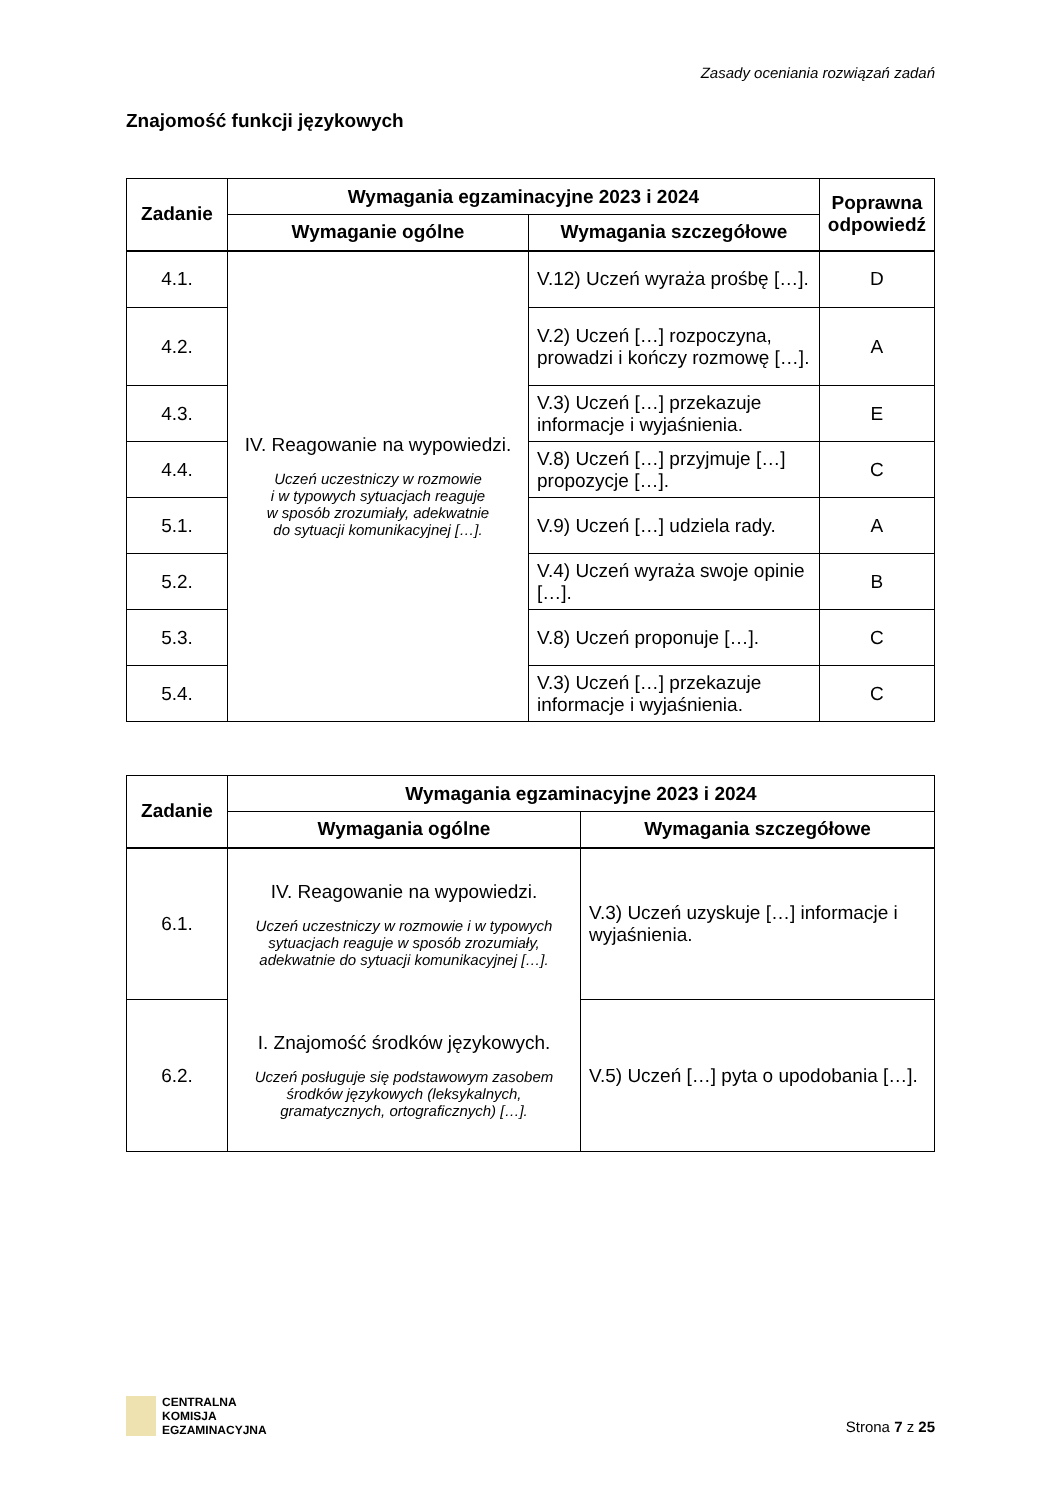Zasady oceniania rozwiązań zadań
Znajomość funkcji językowych
| Zadanie | Wymagania egzaminacyjne 2023 i 2024 | | Poprawna odpowiedź |
| --- | --- | --- | --- |
| | Wymaganie ogólne | Wymagania szczegółowe | |
| 4.1. | IV. Reagowanie na wypowiedzi. Uczeń uczestniczy w rozmowie i w typowych sytuacjach reaguje w sposób zrozumiały, adekwatnie do sytuacji komunikacyjnej […]. | V.12) Uczeń wyraża prośbę […]. | D |
| 4.2. | | V.2) Uczeń […] rozpoczyna, prowadzi i kończy rozmowę […]. | A |
| 4.3. | | V.3) Uczeń […] przekazuje informacje i wyjaśnienia. | E |
| 4.4. | | V.8) Uczeń […] przyjmuje […] propozycje […]. | C |
| 5.1. | | V.9) Uczeń […] udziela rady. | A |
| 5.2. | | V.4) Uczeń wyraża swoje opinie […]. | B |
| 5.3. | | V.8) Uczeń proponuje […]. | C |
| 5.4. | | V.3) Uczeń […] przekazuje informacje i wyjaśnienia. | C |
| Zadanie | Wymagania egzaminacyjne 2023 i 2024 | |
| --- | --- | --- |
| | Wymagania ogólne | Wymagania szczegółowe |
| 6.1. | IV. Reagowanie na wypowiedzi. Uczeń uczestniczy w rozmowie i w typowych sytuacjach reaguje w sposób zrozumiały, adekwatnie do sytuacji komunikacyjnej […]. | V.3) Uczeń uzyskuje […] informacje i wyjaśnienia. |
| 6.2. | I. Znajomość środków językowych. Uczeń posługuje się podstawowym zasobem środków językowych (leksykalnych, gramatycznych, ortograficznych) […]. | V.5) Uczeń […] pyta o upodobania […]. |
CENTRALNA
KOMISJA
EGZAMINACYJNA
Strona 7 z 25